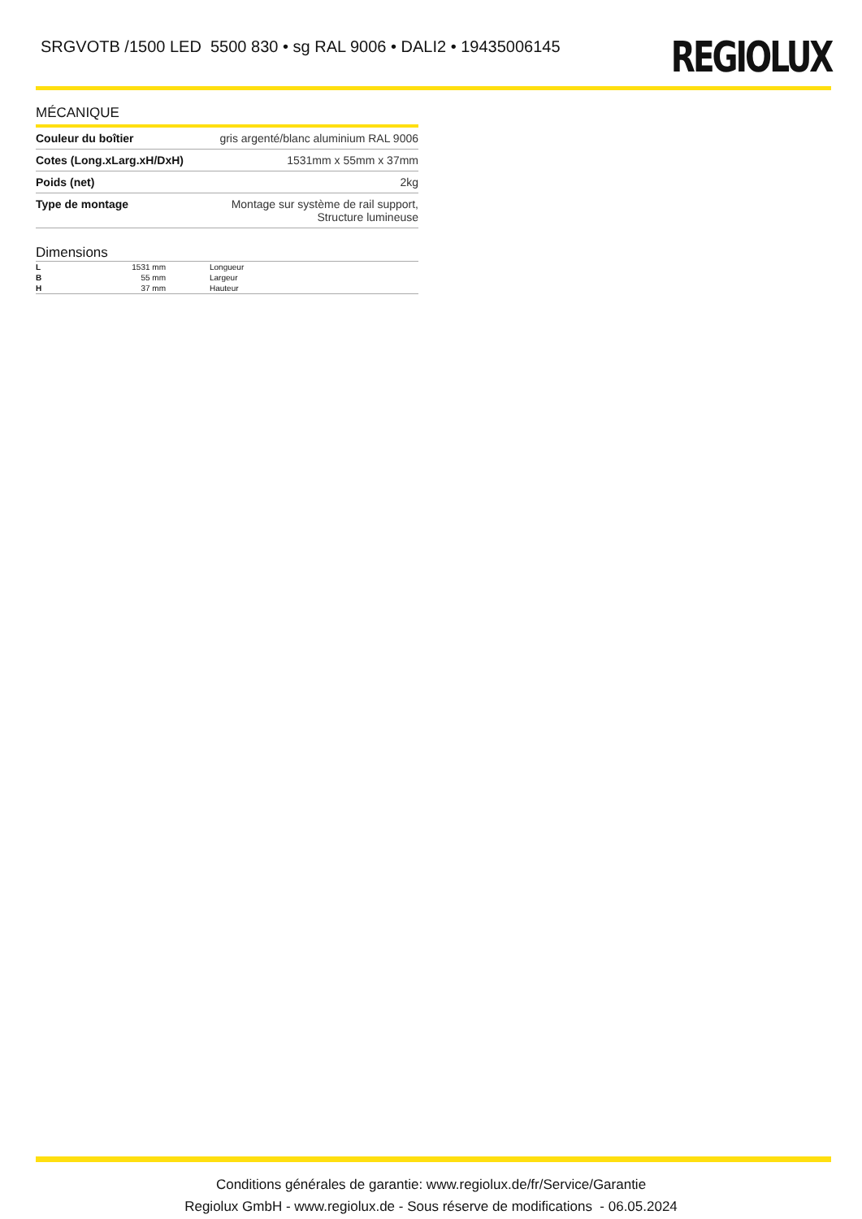SRGVOTB /1500 LED 5500 830 • sg RAL 9006 • DALI2 • 19435006145
REGIOLUX
MÉCANIQUE
| Couleur du boîtier | gris argenté/blanc aluminium RAL 9006 |
| Cotes (Long.xLarg.xH/DxH) | 1531mm x 55mm x 37mm |
| Poids (net) | 2kg |
| Type de montage | Montage sur système de rail support, Structure lumineuse |
Dimensions
| L | 1531 mm | Longueur |
| B | 55 mm | Largeur |
| H | 37 mm | Hauteur |
Conditions générales de garantie: www.regiolux.de/fr/Service/Garantie
Regiolux GmbH - www.regiolux.de - Sous réserve de modifications - 06.05.2024